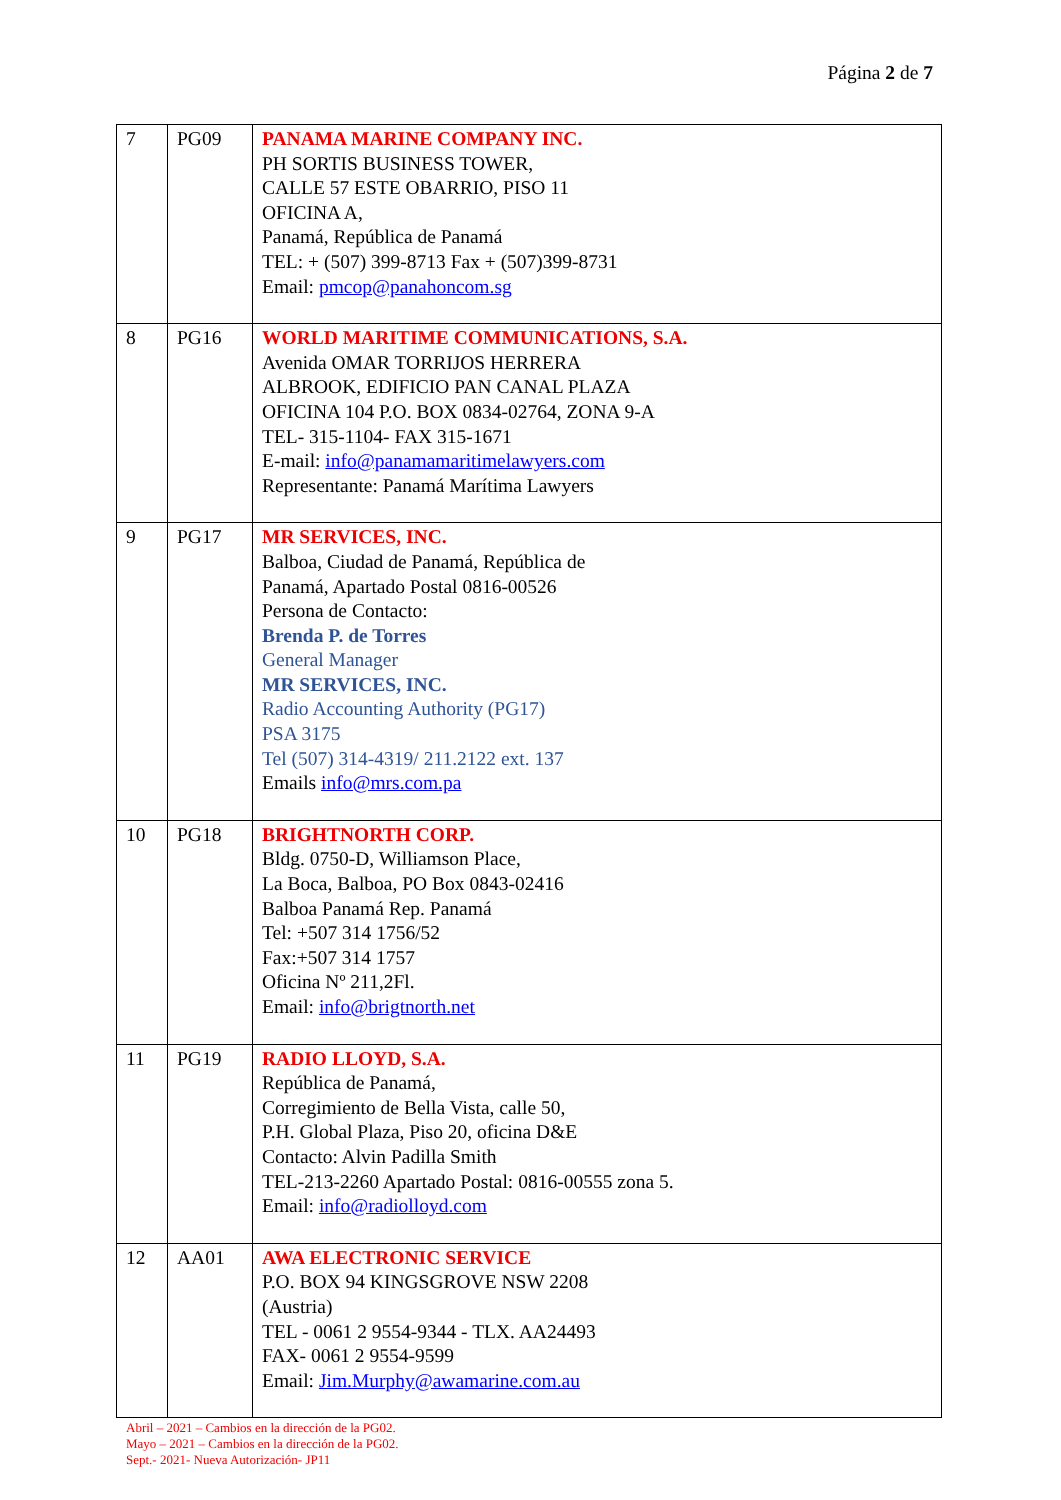Página 2 de 7
| 7 | PG09 | PANAMA MARINE COMPANY INC. PH SORTIS BUSINESS TOWER, CALLE 57 ESTE OBARRIO, PISO 11 OFICINA A, Panamá, República de Panamá TEL: + (507) 399-8713 Fax + (507)399-8731 Email: pmcop@panahoncom.sg |
| 8 | PG16 | WORLD MARITIME COMMUNICATIONS, S.A. Avenida OMAR TORRIJOS HERRERA ALBROOK, EDIFICIO PAN CANAL PLAZA OFICINA 104 P.O. BOX 0834-02764, ZONA 9-A TEL- 315-1104- FAX 315-1671 E-mail: info@panamamaritimelawyers.com Representante: Panamá Marítima Lawyers |
| 9 | PG17 | MR SERVICES, INC. Balboa, Ciudad de Panamá, República de Panamá, Apartado Postal 0816-00526 Persona de Contacto: Brenda P. de Torres General Manager MR SERVICES, INC. Radio Accounting Authority (PG17) PSA 3175 Tel (507) 314-4319/ 211.2122 ext. 137 Emails info@mrs.com.pa |
| 10 | PG18 | BRIGHTNORTH CORP. Bldg. 0750-D, Williamson Place, La Boca, Balboa, PO Box 0843-02416 Balboa Panamá Rep. Panamá Tel: +507 314 1756/52 Fax:+507 314 1757 Oficina Nº 211,2Fl. Email: info@brigtnorth.net |
| 11 | PG19 | RADIO LLOYD, S.A. República de Panamá, Corregimiento de Bella Vista, calle 50, P.H. Global Plaza, Piso 20, oficina D&E Contacto: Alvin Padilla Smith TEL-213-2260 Apartado Postal: 0816-00555 zona 5. Email: info@radiolloyd.com |
| 12 | AA01 | AWA ELECTRONIC SERVICE P.O. BOX 94 KINGSGROVE NSW 2208 (Austria) TEL - 0061 2 9554-9344 - TLX. AA24493 FAX- 0061 2 9554-9599 Email: Jim.Murphy@awamarine.com.au |
Abril – 2021 – Cambios en la dirección de la PG02.
Mayo – 2021 – Cambios en la dirección de la PG02.
Sept.- 2021- Nueva Autorización- JP11